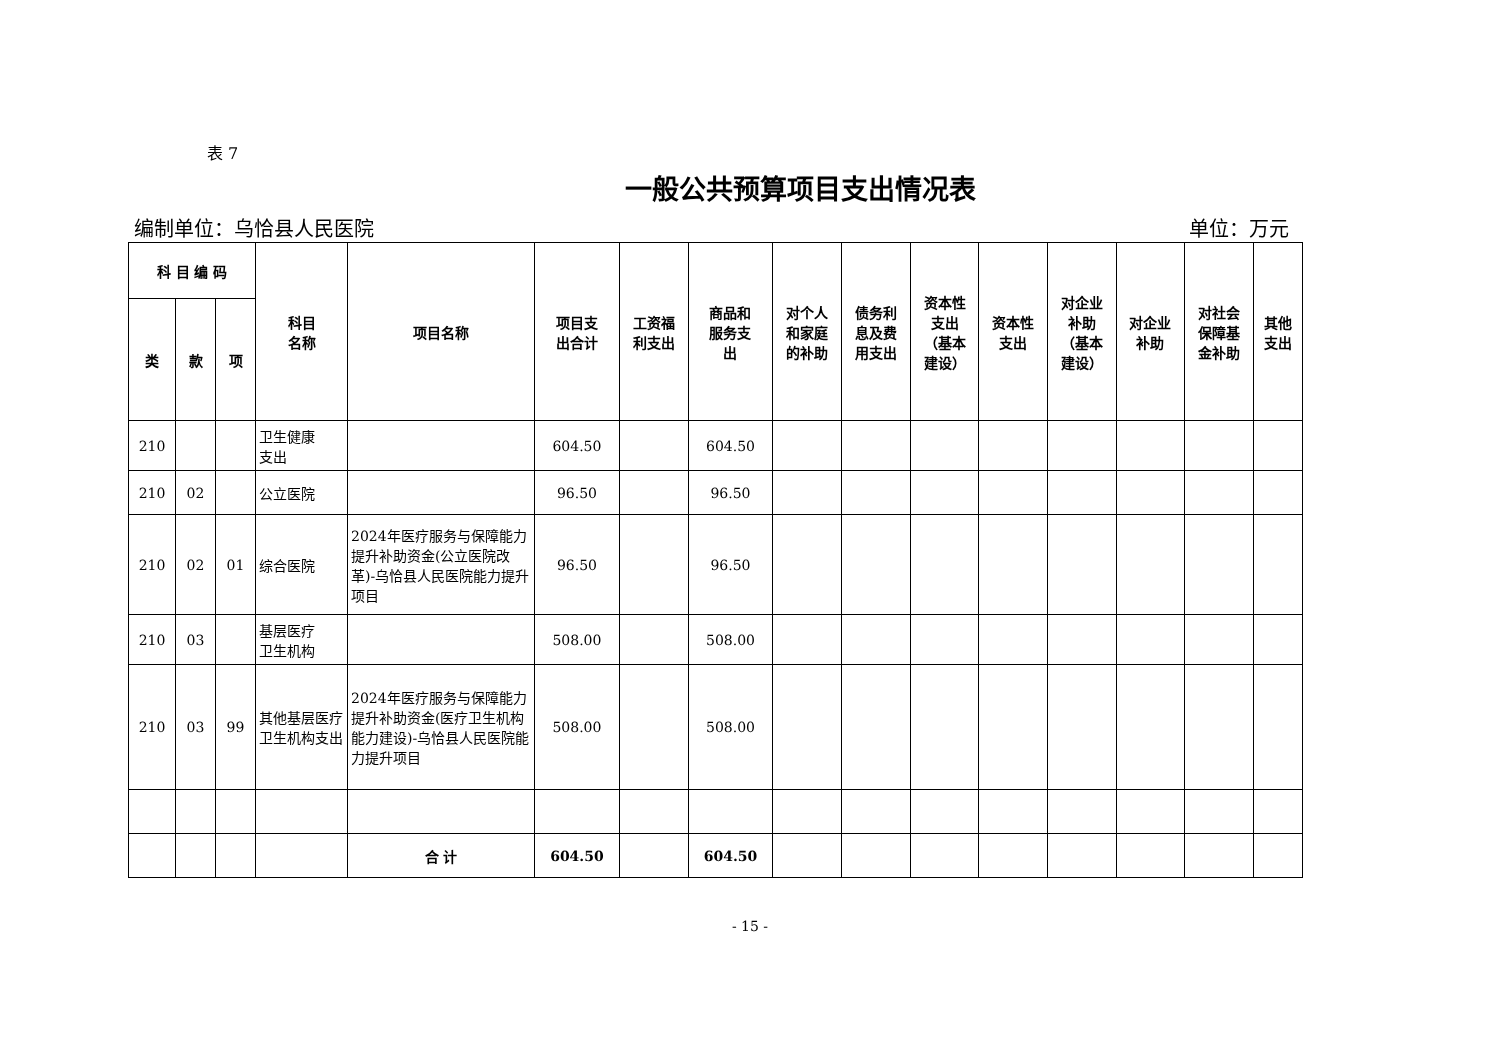表 7
一般公共预算项目支出情况表
编制单位：乌恰县人民医院 单位：万元
| 科 目 编 码 | | | 科目 名称 | 项目名称 | 项目支 出合计 | 工资福 利支出 | 商品和 服务支 出 | 对个人 和家庭 的补助 | 债务利 息及费 用支出 | 资本性 支出 （基本 建设） | 资本性 支出 | 对企业 补助 （基本 建设） | 对企业 补助 | 对社会 保障基 金补助 | 其他 支出 |
| --- | --- | --- | --- | --- | --- | --- | --- | --- | --- | --- | --- | --- | --- | --- | --- |
| 类 | 款 | 项 | | | | | | | | | | | | | |
| 210 | | | 卫生健康 支出 | | 604.50 | | 604.50 | | | | | | | | |
| 210 | 02 | | 公立医院 | | 96.50 | | 96.50 | | | | | | | | |
| 210 | 02 | 01 | 综合医院 | 2024年医疗服务与保障能力提升补助资金(公立医院改革)-乌恰县人民医院能力提升项目 | 96.50 | | 96.50 | | | | | | | | |
| 210 | 03 | | 基层医疗 卫生机构 | | 508.00 | | 508.00 | | | | | | | | |
| 210 | 03 | 99 | 其他基层医疗卫生机构支出 | 2024年医疗服务与保障能力提升补助资金(医疗卫生机构能力建设)-乌恰县人民医院能力提升项目 | 508.00 | | 508.00 | | | | | | | | |
| | | | | 合 计 | 604.50 | | 604.50 | | | | | | | | |
- 15 -